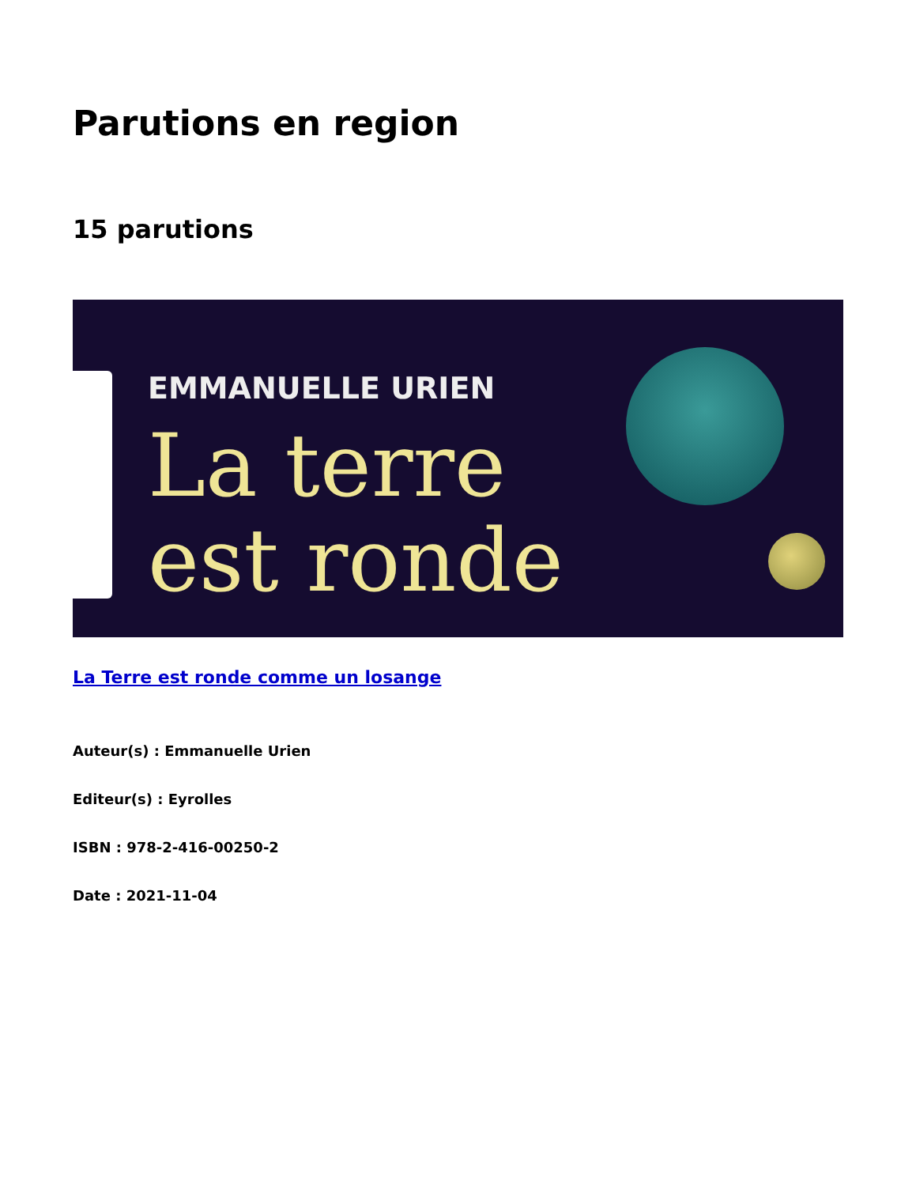Parutions en region
15 parutions
EMMANUELLE URIEN
La terre
est ronde
La Terre est ronde comme un losange
Auteur(s) : Emmanuelle Urien
Editeur(s) : Eyrolles
ISBN : 978-2-416-00250-2
Date : 2021-11-04